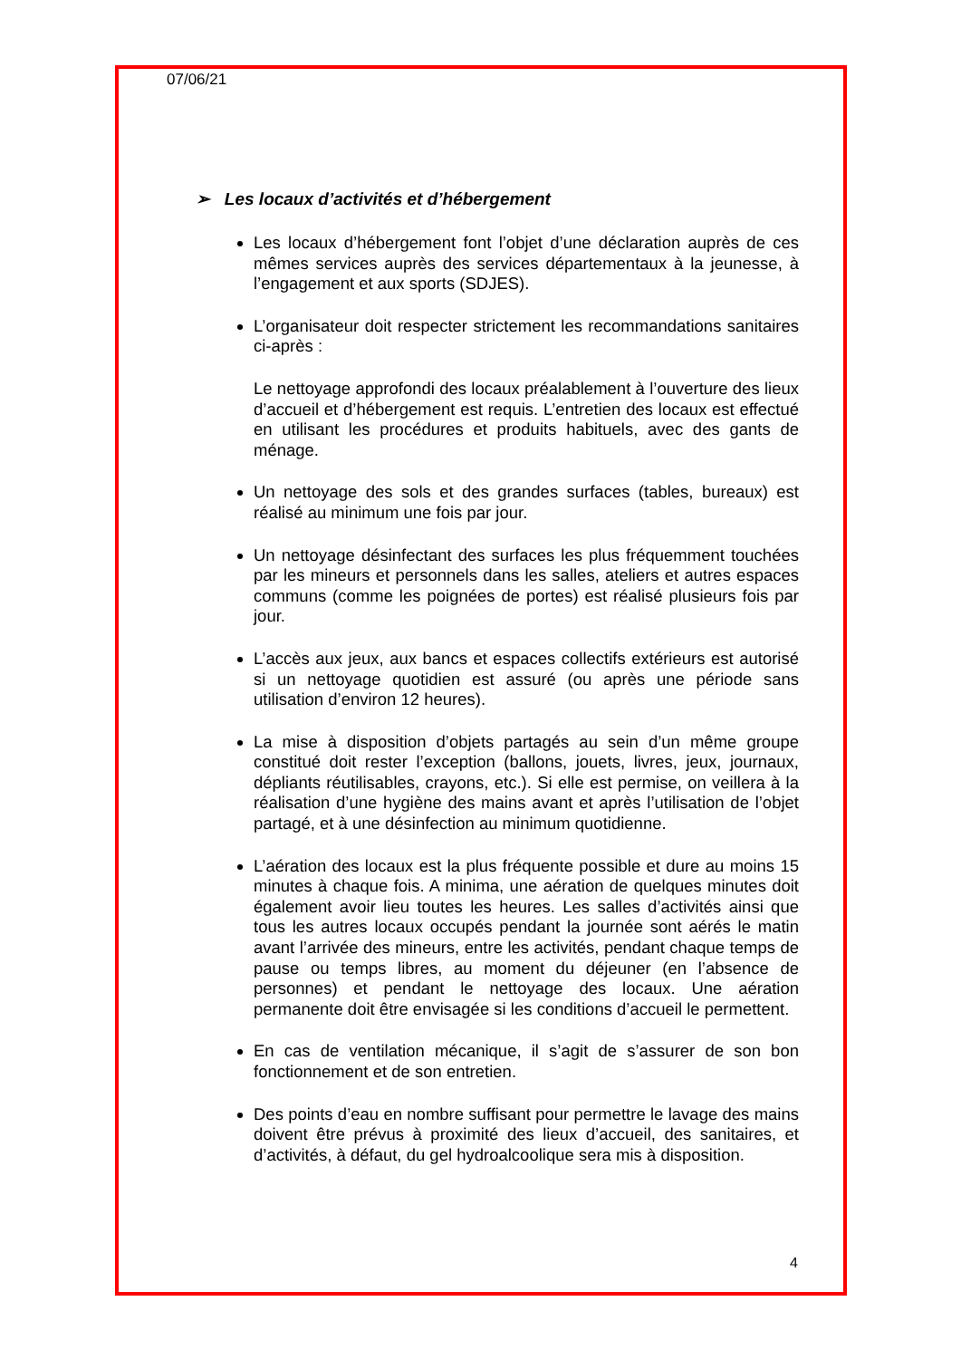07/06/21
➢ Les locaux d’activités et d’hébergement
Les locaux d’hébergement font l’objet d’une déclaration auprès de ces mêmes services auprès des services départementaux à la jeunesse, à l’engagement et aux sports (SDJES).
L’organisateur doit respecter strictement les recommandations sanitaires ci-après :
Le nettoyage approfondi des locaux préalablement à l’ouverture des lieux d’accueil et d’hébergement est requis. L’entretien des locaux est effectué en utilisant les procédures et produits habituels, avec des gants de ménage.
Un nettoyage des sols et des grandes surfaces (tables, bureaux) est réalisé au minimum une fois par jour.
Un nettoyage désinfectant des surfaces les plus fréquemment touchées par les mineurs et personnels dans les salles, ateliers et autres espaces communs (comme les poignées de portes) est réalisé plusieurs fois par jour.
L’accès aux jeux, aux bancs et espaces collectifs extérieurs est autorisé si un nettoyage quotidien est assuré (ou après une période sans utilisation d’environ 12 heures).
La mise à disposition d’objets partagés au sein d’un même groupe constitué doit rester l’exception (ballons, jouets, livres, jeux, journaux, dépliants réutilisables, crayons, etc.). Si elle est permise, on veillera à la réalisation d’une hygiène des mains avant et après l’utilisation de l’objet partagé, et à une désinfection au minimum quotidienne.
L’aération des locaux est la plus fréquente possible et dure au moins 15 minutes à chaque fois. A minima, une aération de quelques minutes doit également avoir lieu toutes les heures. Les salles d’activités ainsi que tous les autres locaux occupés pendant la journée sont aérés le matin avant l’arrivée des mineurs, entre les activités, pendant chaque temps de pause ou temps libres, au moment du déjeuner (en l’absence de personnes) et pendant le nettoyage des locaux. Une aération permanente doit être envisagée si les conditions d’accueil le permettent.
En cas de ventilation mécanique, il s’agit de s’assurer de son bon fonctionnement et de son entretien.
Des points d’eau en nombre suffisant pour permettre le lavage des mains doivent être prévus à proximité des lieux d’accueil, des sanitaires, et d’activités, à défaut, du gel hydroalcoolique sera mis à disposition.
4